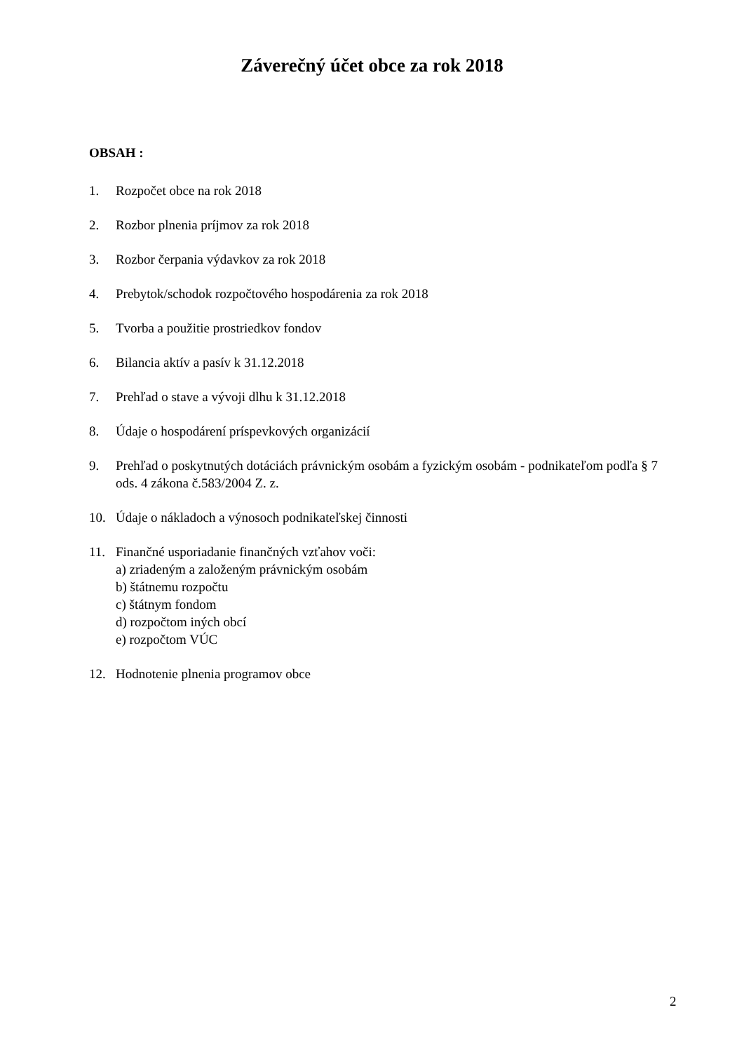Záverečný účet obce za rok 2018
OBSAH :
1. Rozpočet obce na rok 2018
2. Rozbor plnenia príjmov za rok 2018
3. Rozbor čerpania výdavkov za rok 2018
4. Prebytok/schodok rozpočtového hospodárenia za rok 2018
5. Tvorba a použitie prostriedkov fondov
6. Bilancia aktív a pasív k 31.12.2018
7. Prehľad o stave a vývoji dlhu k 31.12.2018
8. Údaje o hospodárení príspevkových organizácií
9. Prehľad o poskytnutých dotáciách právnickým osobám a fyzickým osobám - podnikateľom podľa § 7 ods. 4 zákona č.583/2004 Z. z.
10. Údaje o nákladoch a výnosoch podnikateľskej činnosti
11. Finančné usporiadanie finančných vzťahov voči:
a) zriadeným a založeným právnickým osobám
b) štátnemu rozpočtu
c) štátnym fondom
d) rozpočtom iných obcí
e) rozpočtom VÚC
12. Hodnotenie plnenia programov obce
2